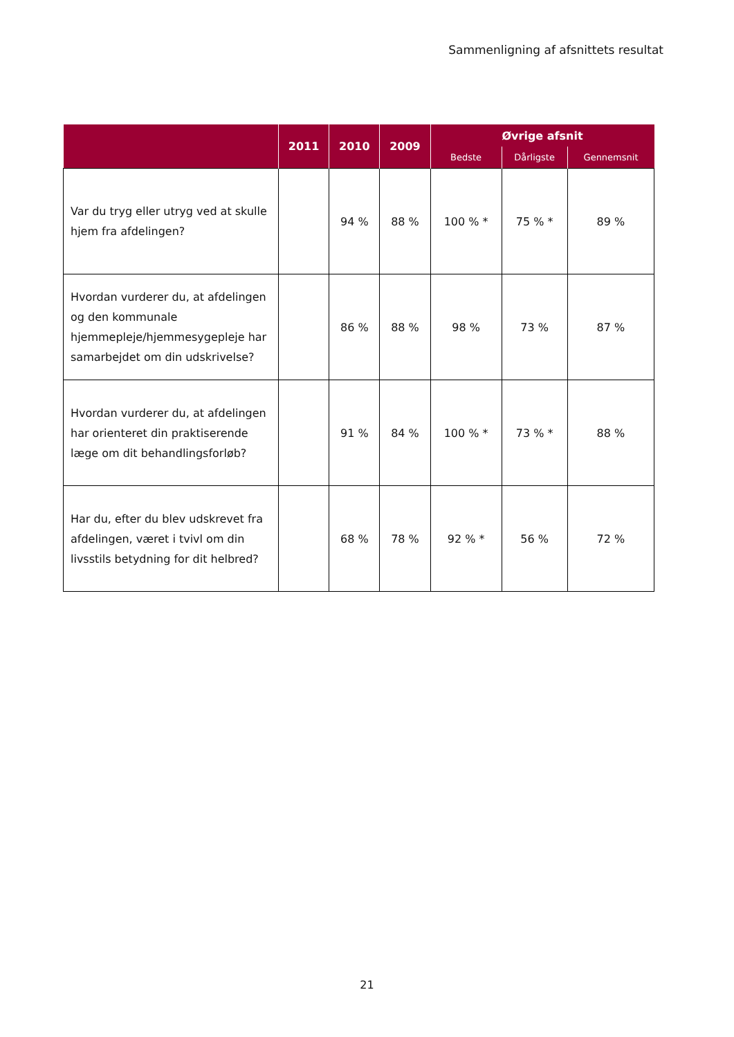Sammenligning af afsnittets resultat
| | 2011 | 2010 | 2009 | Øvrige afsnit | | |
| --- | --- | --- | --- | --- | --- | --- |
| | | | | Bedste | Dårligste | Gennemsnit |
| Var du tryg eller utryg ved at skulle hjem fra afdelingen? | | 94 % | 88 % | 100 % * | 75 % * | 89 % |
| Hvordan vurderer du, at afdelingen og den kommunale hjemmepleje/hjemmesygepleje har samarbejdet om din udskrivelse? | | 86 % | 88 % | 98 % | 73 % | 87 % |
| Hvordan vurderer du, at afdelingen har orienteret din praktiserende læge om dit behandlingsforløb? | | 91 % | 84 % | 100 % * | 73 % * | 88 % |
| Har du, efter du blev udskrevet fra afdelingen, været i tvivl om din livsstils betydning for dit helbred? | | 68 % | 78 % | 92 % * | 56 % | 72 % |
21